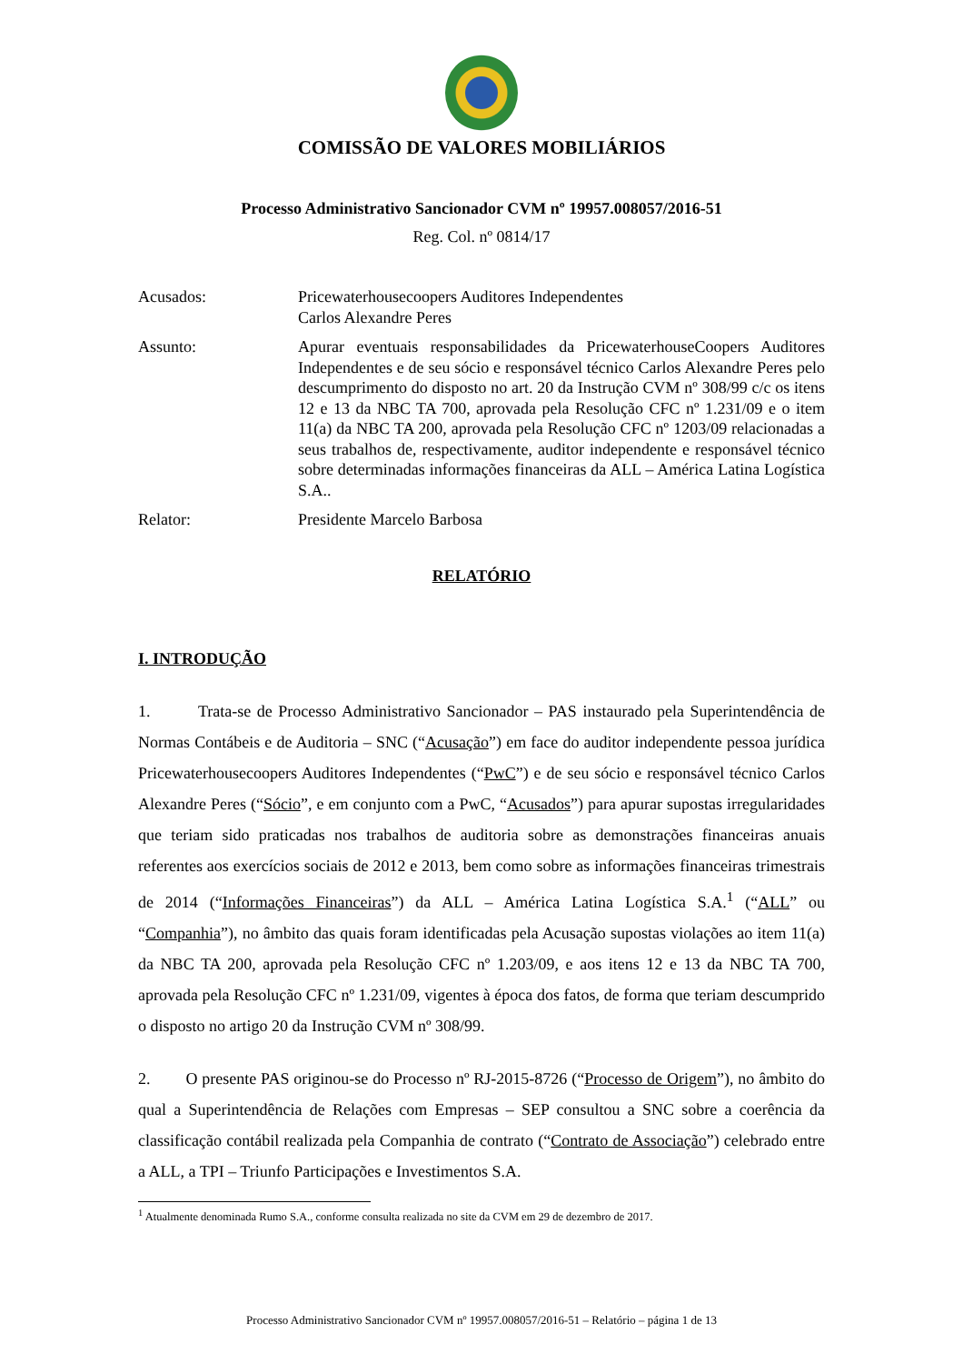COMISSÃO DE VALORES MOBILIÁRIOS
Processo Administrativo Sancionador CVM nº 19957.008057/2016-51
Reg. Col. nº 0814/17
Acusados: Pricewaterhousecoopers Auditores Independentes
Carlos Alexandre Peres
Assunto: Apurar eventuais responsabilidades da PricewaterhouseCoopers Auditores Independentes e de seu sócio e responsável técnico Carlos Alexandre Peres pelo descumprimento do disposto no art. 20 da Instrução CVM nº 308/99 c/c os itens 12 e 13 da NBC TA 700, aprovada pela Resolução CFC nº 1.231/09 e o item 11(a) da NBC TA 200, aprovada pela Resolução CFC nº 1203/09 relacionadas a seus trabalhos de, respectivamente, auditor independente e responsável técnico sobre determinadas informações financeiras da ALL – América Latina Logística S.A..
Relator: Presidente Marcelo Barbosa
RELATÓRIO
I. INTRODUÇÃO
1. Trata-se de Processo Administrativo Sancionador – PAS instaurado pela Superintendência de Normas Contábeis e de Auditoria – SNC (“Acusação”) em face do auditor independente pessoa jurídica Pricewaterhousecoopers Auditores Independentes (“PwC”) e de seu sócio e responsável técnico Carlos Alexandre Peres (“Sócio”, e em conjunto com a PwC, “Acusados”) para apurar supostas irregularidades que teriam sido praticadas nos trabalhos de auditoria sobre as demonstrações financeiras anuais referentes aos exercícios sociais de 2012 e 2013, bem como sobre as informações financeiras trimestrais de 2014 (“Informações Financeiras”) da ALL – América Latina Logística S.A.<sup>1</sup> (“ALL” ou “Companhia”), no âmbito das quais foram identificadas pela Acusação supostas violações ao item 11(a) da NBC TA 200, aprovada pela Resolução CFC nº 1.203/09, e aos itens 12 e 13 da NBC TA 700, aprovada pela Resolução CFC nº 1.231/09, vigentes à época dos fatos, de forma que teriam descumprido o disposto no artigo 20 da Instrução CVM nº 308/99.
2. O presente PAS originou-se do Processo nº RJ-2015-8726 (“Processo de Origem”), no âmbito do qual a Superintendência de Relações com Empresas – SEP consultou a SNC sobre a coerência da classificação contábil realizada pela Companhia de contrato (“Contrato de Associação”) celebrado entre a ALL, a TPI – Triunfo Participações e Investimentos S.A.
<sup>1</sup> Atualmente denominada Rumo S.A., conforme consulta realizada no site da CVM em 29 de dezembro de 2017.
Processo Administrativo Sancionador CVM nº 19957.008057/2016-51 – Relatório – página 1 de 13